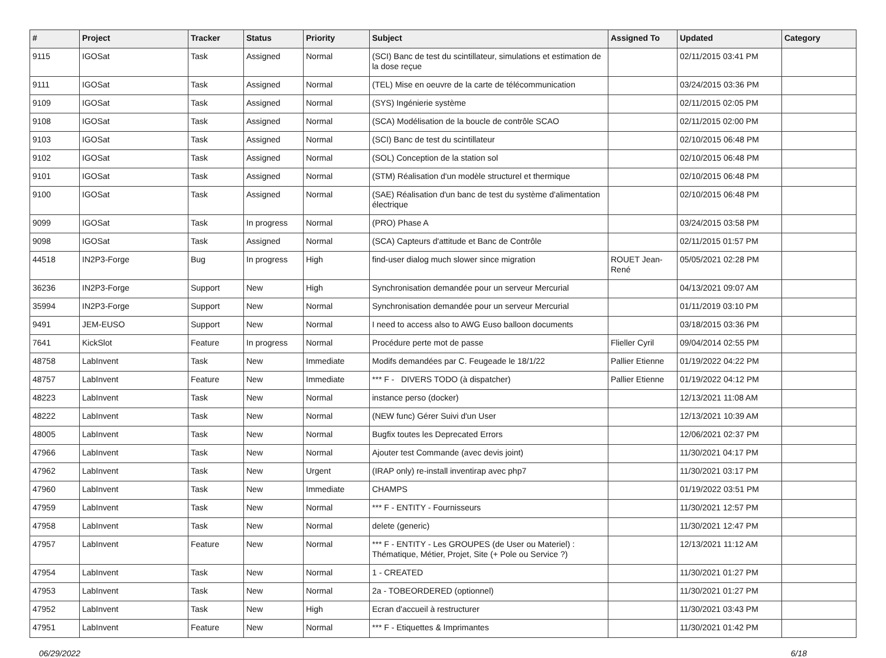| # | Project | Tracker | Status | Priority | Subject | Assigned To | Updated | Category |
| --- | --- | --- | --- | --- | --- | --- | --- | --- |
| 9115 | IGOSat | Task | Assigned | Normal | (SCI) Banc de test du scintillateur, simulations et estimation de la dose reçue | | 02/11/2015 03:41 PM | |
| 9111 | IGOSat | Task | Assigned | Normal | (TEL) Mise en oeuvre de la carte de télécommunication | | 03/24/2015 03:36 PM | |
| 9109 | IGOSat | Task | Assigned | Normal | (SYS) Ingénierie système | | 02/11/2015 02:05 PM | |
| 9108 | IGOSat | Task | Assigned | Normal | (SCA) Modélisation de la boucle de contrôle SCAO | | 02/11/2015 02:00 PM | |
| 9103 | IGOSat | Task | Assigned | Normal | (SCI) Banc de test du scintillateur | | 02/10/2015 06:48 PM | |
| 9102 | IGOSat | Task | Assigned | Normal | (SOL) Conception de la station sol | | 02/10/2015 06:48 PM | |
| 9101 | IGOSat | Task | Assigned | Normal | (STM) Réalisation d'un modèle structurel et thermique | | 02/10/2015 06:48 PM | |
| 9100 | IGOSat | Task | Assigned | Normal | (SAE) Réalisation d'un banc de test du système d'alimentation électrique | | 02/10/2015 06:48 PM | |
| 9099 | IGOSat | Task | In progress | Normal | (PRO) Phase A | | 03/24/2015 03:58 PM | |
| 9098 | IGOSat | Task | Assigned | Normal | (SCA) Capteurs d'attitude et Banc de Contrôle | | 02/11/2015 01:57 PM | |
| 44518 | IN2P3-Forge | Bug | In progress | High | find-user dialog much slower since migration | ROUET Jean-René | 05/05/2021 02:28 PM | |
| 36236 | IN2P3-Forge | Support | New | High | Synchronisation demandée pour un serveur Mercurial | | 04/13/2021 09:07 AM | |
| 35994 | IN2P3-Forge | Support | New | Normal | Synchronisation demandée pour un serveur Mercurial | | 01/11/2019 03:10 PM | |
| 9491 | JEM-EUSO | Support | New | Normal | I need to access also to AWG Euso balloon documents | | 03/18/2015 03:36 PM | |
| 7641 | KickSlot | Feature | In progress | Normal | Procédure perte mot de passe | Flieller Cyril | 09/04/2014 02:55 PM | |
| 48758 | LabInvent | Task | New | Immediate | Modifs demandées par C. Feugeade le 18/1/22 | Pallier Etienne | 01/19/2022 04:22 PM | |
| 48757 | LabInvent | Feature | New | Immediate | *** F - DIVERS TODO (à dispatcher) | Pallier Etienne | 01/19/2022 04:12 PM | |
| 48223 | LabInvent | Task | New | Normal | instance perso (docker) | | 12/13/2021 11:08 AM | |
| 48222 | LabInvent | Task | New | Normal | (NEW func) Gérer Suivi d'un User | | 12/13/2021 10:39 AM | |
| 48005 | LabInvent | Task | New | Normal | Bugfix toutes les Deprecated Errors | | 12/06/2021 02:37 PM | |
| 47966 | LabInvent | Task | New | Normal | Ajouter test Commande (avec devis joint) | | 11/30/2021 04:17 PM | |
| 47962 | LabInvent | Task | New | Urgent | (IRAP only) re-install inventirap avec php7 | | 11/30/2021 03:17 PM | |
| 47960 | LabInvent | Task | New | Immediate | CHAMPS | | 01/19/2022 03:51 PM | |
| 47959 | LabInvent | Task | New | Normal | *** F - ENTITY - Fournisseurs | | 11/30/2021 12:57 PM | |
| 47958 | LabInvent | Task | New | Normal | delete (generic) | | 11/30/2021 12:47 PM | |
| 47957 | LabInvent | Feature | New | Normal | *** F - ENTITY - Les GROUPES (de User ou Materiel) : Thématique, Métier, Projet, Site (+ Pole ou Service ?) | | 12/13/2021 11:12 AM | |
| 47954 | LabInvent | Task | New | Normal | 1 - CREATED | | 11/30/2021 01:27 PM | |
| 47953 | LabInvent | Task | New | Normal | 2a - TOBEORDERED (optionnel) | | 11/30/2021 01:27 PM | |
| 47952 | LabInvent | Task | New | High | Ecran d'accueil à restructurer | | 11/30/2021 03:43 PM | |
| 47951 | LabInvent | Feature | New | Normal | *** F - Etiquettes & Imprimantes | | 11/30/2021 01:42 PM | |
06/29/2022 6/18